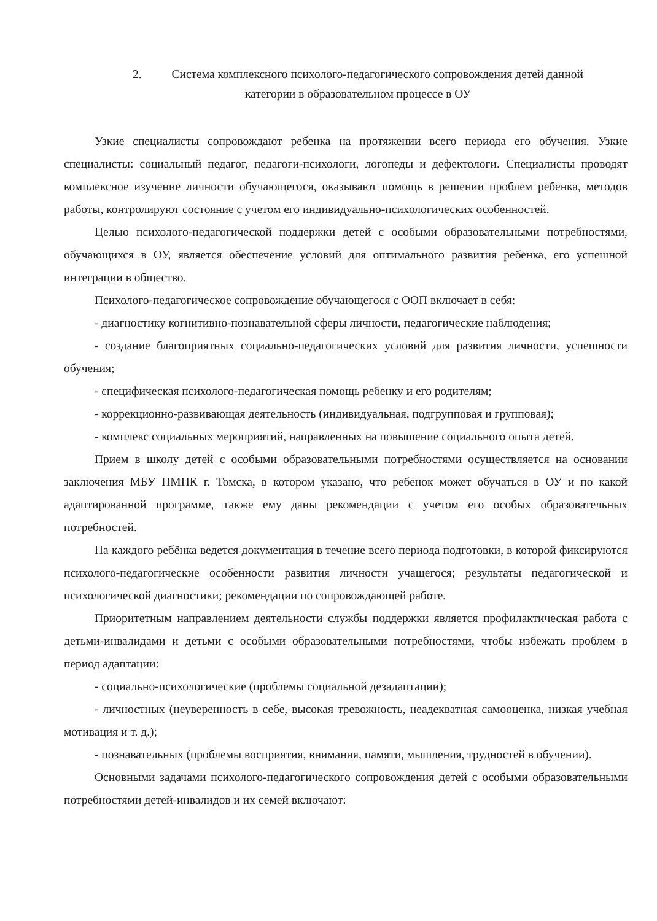2. Система комплексного психолого-педагогического сопровождения детей данной
категории в образовательном процессе в ОУ
Узкие специалисты сопровождают ребенка на протяжении всего периода его обучения. Узкие специалисты: социальный педагог, педагоги-психологи, логопеды и дефектологи. Специалисты проводят комплексное изучение личности обучающегося, оказывают помощь в решении проблем ребенка, методов работы, контролируют состояние с учетом его индивидуально-психологических особенностей.
Целью психолого-педагогической поддержки детей с особыми образовательными потребностями, обучающихся в ОУ, является обеспечение условий для оптимального развития ребенка, его успешной интеграции в общество.
Психолого-педагогическое сопровождение обучающегося с ООП включает в себя:
- диагностику когнитивно-познавательной сферы личности, педагогические наблюдения;
- создание благоприятных социально-педагогических условий для развития личности, успешности обучения;
- специфическая психолого-педагогическая помощь ребенку и его родителям;
- коррекционно-развивающая деятельность (индивидуальная, подгрупповая и групповая);
- комплекс социальных мероприятий, направленных на повышение социального опыта детей.
Прием в школу детей с особыми образовательными потребностями осуществляется на основании заключения МБУ ПМПК г. Томска, в котором указано, что ребенок может обучаться в ОУ и по какой адаптированной программе, также ему даны рекомендации с учетом его особых образовательных потребностей.
На каждого ребёнка ведется документация в течение всего периода подготовки, в которой фиксируются психолого-педагогические особенности развития личности учащегося; результаты педагогической и психологической диагностики; рекомендации по сопровождающей работе.
Приоритетным направлением деятельности службы поддержки является профилактическая работа с детьми-инвалидами и детьми с особыми образовательными потребностями, чтобы избежать проблем в период адаптации:
- социально-психологические (проблемы социальной дезадаптации);
- личностных (неуверенность в себе, высокая тревожность, неадекватная самооценка, низкая учебная мотивация и т. д.);
- познавательных (проблемы восприятия, внимания, памяти, мышления, трудностей в обучении).
Основными задачами психолого-педагогического сопровождения детей с особыми образовательными потребностями детей-инвалидов и их семей включают: